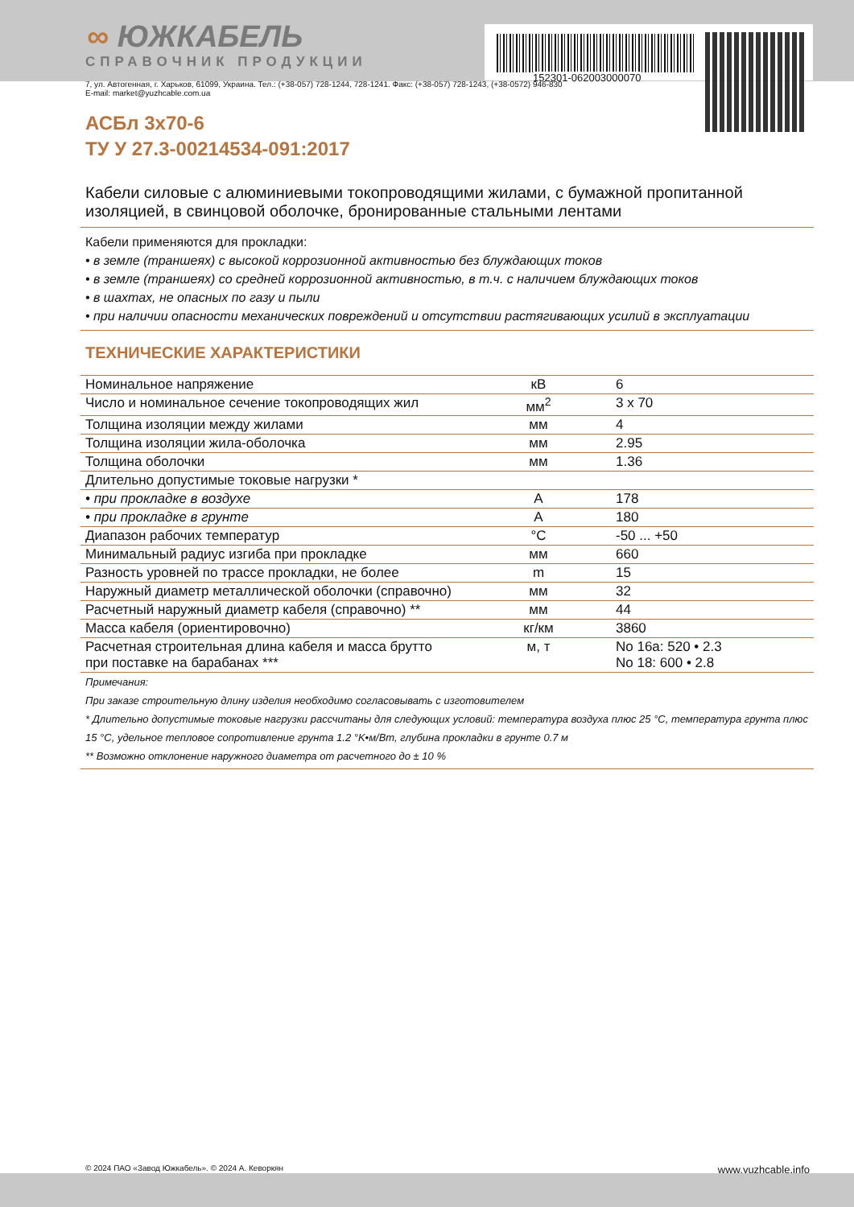152301-062003000070
∞ ЮЖКАБЕЛЬ
СПРАВОЧНИК ПРОДУКЦИИ
7, ул. Автогенная, г. Харьков, 61099, Украина. Тел.: (+38-057) 728-1244, 728-1241. Факс: (+38-057) 728-1243, (+38-0572) 946-830
E-mail: market@yuzhcable.com.ua
АСБл 3x70-6
ТУ У 27.3-00214534-091:2017
Кабели силовые с алюминиевыми токопроводящими жилами, с бумажной пропитанной изоляцией, в свинцовой оболочке, бронированные стальными лентами
Кабели применяются для прокладки:
• в земле (траншеях) с высокой коррозионной активностью без блуждающих токов
• в земле (траншеях) со средней коррозионной активностью, в т.ч. с наличием блуждающих токов
• в шахтах, не опасных по газу и пыли
• при наличии опасности механических повреждений и отсутствии растягивающих усилий в эксплуатации
ТЕХНИЧЕСКИЕ ХАРАКТЕРИСТИКИ
| Номинальное напряжение | кВ | 6 |
| Число и номинальное сечение токопроводящих жил | мм<sup>2</sup> | 3 x 70 |
| Толщина изоляции между жилами | мм | 4 |
| Толщина изоляции жила-оболочка | мм | 2.95 |
| Толщина оболочки | мм | 1.36 |
| Длительно допустимые токовые нагрузки * | | |
| • при прокладке в воздухе | А | 178 |
| • при прокладке в грунте | А | 180 |
| Диапазон рабочих температур | °C | -50 ... +50 |
| Минимальный радиус изгиба при прокладке | мм | 660 |
| Разность уровней по трассе прокладки, не более | m | 15 |
| Наружный диаметр металлической оболочки (справочно) | мм | 32 |
| Расчетный наружный диаметр кабеля (справочно) ** | мм | 44 |
| Масса кабеля (ориентировочно) | кг/км | 3860 |
| Расчетная строительная длина кабеля и масса брутто при поставке на барабанах *** | м, т | No 16а: 520 • 2.3 No 18: 600 • 2.8 |
Примечания:
При заказе строительную длину изделия необходимо согласовывать с изготовителем
* Длительно допустимые токовые нагрузки рассчитаны для следующих условий: температура воздуха плюс 25 °C, температура грунта плюс 15 °C, удельное тепловое сопротивление грунта 1.2 °K•м/Вт, глубина прокладки в грунте 0.7 м
** Возможно отклонение наружного диаметра от расчетного до ± 10 %
© 2024 ПАО «Завод Южкабель». © 2024 А. Кеворкян www.yuzhcable.info